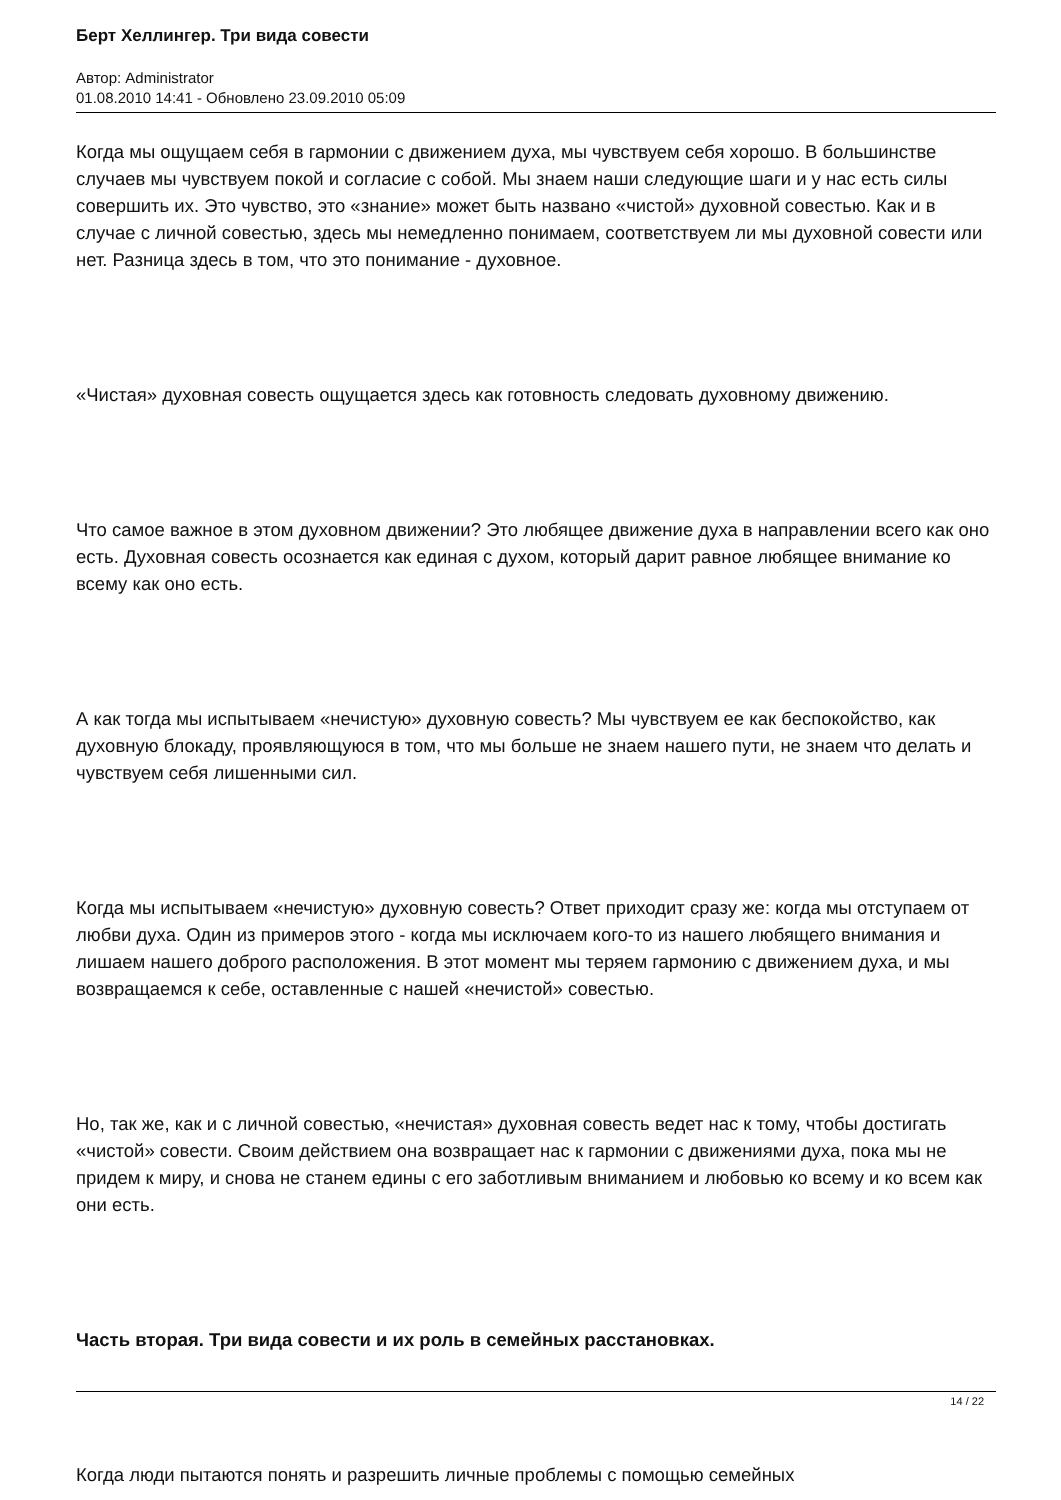Берт Хеллингер. Три вида совести
Автор: Administrator
01.08.2010 14:41 - Обновлено 23.09.2010 05:09
Когда мы ощущаем себя в гармонии с движением духа, мы чувствуем себя хорошо. В большинстве случаев мы чувствуем покой и согласие с собой. Мы знаем наши следующие шаги и у нас есть силы совершить их. Это чувство, это «знание» может быть названо «чистой» духовной совестью. Как и в случае с личной совестью, здесь мы немедленно понимаем, соответствуем ли мы духовной совести или нет. Разница здесь в том, что это понимание - духовное.
«Чистая» духовная совесть ощущается здесь как готовность следовать духовному движению.
Что самое важное в этом духовном движении? Это любящее движение духа в направлении всего как оно есть. Духовная совесть осознается как единая с духом, который дарит равное любящее внимание ко всему как оно есть.
А как тогда мы испытываем «нечистую» духовную совесть? Мы чувствуем ее как беспокойство, как духовную блокаду, проявляющуюся в том, что мы больше не знаем нашего пути, не знаем что делать и чувствуем себя лишенными сил.
Когда мы испытываем «нечистую» духовную совесть? Ответ приходит сразу же: когда мы отступаем от любви духа. Один из примеров этого - когда мы исключаем кого-то из нашего любящего внимания и лишаем нашего доброго расположения. В этот момент мы теряем гармонию с движением духа, и мы возвращаемся к себе, оставленные с нашей «нечистой» совестью.
Но, так же, как и с личной совестью, «нечистая» духовная совесть ведет нас к тому, чтобы достигать «чистой» совести. Своим действием она возвращает нас к гармонии с движениями духа, пока мы не придем к миру, и снова не станем едины с его заботливым вниманием и любовью ко всему и ко всем как они есть.
Часть вторая. Три вида совести и их роль в семейных расстановках.
Когда люди пытаются понять и разрешить личные проблемы с помощью семейных
14 / 22